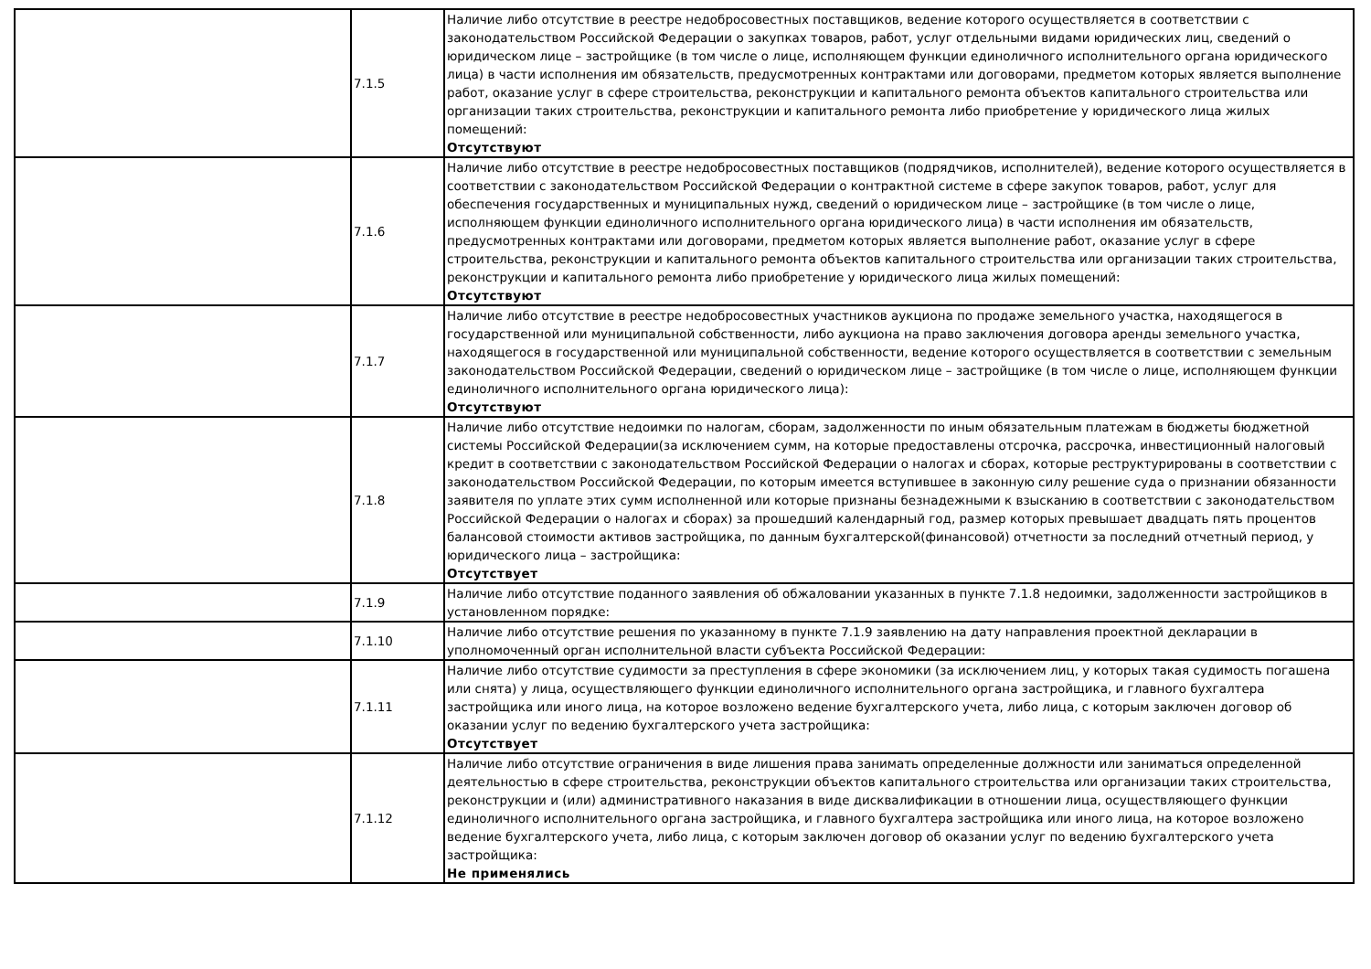| | 7.1.5 | Наличие либо отсутствие в реестре недобросовестных поставщиков, ведение которого осуществляется в соответствии с законодательством Российской Федерации о закупках товаров, работ, услуг отдельными видами юридических лиц, сведений о юридическом лице – застройщике (в том числе о лице, исполняющем функции единоличного исполнительного органа юридического лица) в части исполнения им обязательств, предусмотренных контрактами или договорами, предметом которых является выполнение работ, оказание услуг в сфере строительства, реконструкции и капитального ремонта объектов капитального строительства или организации таких строительства, реконструкции и капитального ремонта либо приобретение у юридического лица жилых помещений: Отсутствуют |
| | 7.1.6 | Наличие либо отсутствие в реестре недобросовестных поставщиков (подрядчиков, исполнителей), ведение которого осуществляется в соответствии с законодательством Российской Федерации о контрактной системе в сфере закупок товаров, работ, услуг для обеспечения государственных и муниципальных нужд, сведений о юридическом лице – застройщике (в том числе о лице, исполняющем функции единоличного исполнительного органа юридического лица) в части исполнения им обязательств, предусмотренных контрактами или договорами, предметом которых является выполнение работ, оказание услуг в сфере строительства, реконструкции и капитального ремонта объектов капитального строительства или организации таких строительства, реконструкции и капитального ремонта либо приобретение у юридического лица жилых помещений: Отсутствуют |
| | 7.1.7 | Наличие либо отсутствие в реестре недобросовестных участников аукциона по продаже земельного участка, находящегося в государственной или муниципальной собственности, либо аукциона на право заключения договора аренды земельного участка, находящегося в государственной или муниципальной собственности, ведение которого осуществляется в соответствии с земельным законодательством Российской Федерации, сведений о юридическом лице – застройщике (в том числе о лице, исполняющем функции единоличного исполнительного органа юридического лица): Отсутствуют |
| | 7.1.8 | Наличие либо отсутствие недоимки по налогам, сборам, задолженности по иным обязательным платежам в бюджеты бюджетной системы Российской Федерации(за исключением сумм, на которые предоставлены отсрочка, рассрочка, инвестиционный налоговый кредит в соответствии с законодательством Российской Федерации о налогах и сборах, которые реструктурированы в соответствии с законодательством Российской Федерации, по которым имеется вступившее в законную силу решение суда о признании обязанности заявителя по уплате этих сумм исполненной или которые признаны безнадежными к взысканию в соответствии с законодательством Российской Федерации о налогах и сборах) за прошедший календарный год, размер которых превышает двадцать пять процентов балансовой стоимости активов застройщика, по данным бухгалтерской(финансовой) отчетности за последний отчетный период, у юридического лица – застройщика: Отсутствует |
| | 7.1.9 | Наличие либо отсутствие поданного заявления об обжаловании указанных в пункте 7.1.8 недоимки, задолженности застройщиков в установленном порядке: |
| | 7.1.10 | Наличие либо отсутствие решения по указанному в пункте 7.1.9 заявлению на дату направления проектной декларации в уполномоченный орган исполнительной власти субъекта Российской Федерации: |
| | 7.1.11 | Наличие либо отсутствие судимости за преступления в сфере экономики (за исключением лиц, у которых такая судимость погашена или снята) у лица, осуществляющего функции единоличного исполнительного органа застройщика, и главного бухгалтера застройщика или иного лица, на которое возложено ведение бухгалтерского учета, либо лица, с которым заключен договор об оказании услуг по ведению бухгалтерского учета застройщика: Отсутствует |
| | 7.1.12 | Наличие либо отсутствие ограничения в виде лишения права занимать определенные должности или заниматься определенной деятельностью в сфере строительства, реконструкции объектов капитального строительства или организации таких строительства, реконструкции и (или) административного наказания в виде дисквалификации в отношении лица, осуществляющего функции единоличного исполнительного органа застройщика, и главного бухгалтера застройщика или иного лица, на которое возложено ведение бухгалтерского учета, либо лица, с которым заключен договор об оказании услуг по ведению бухгалтерского учета застройщика: Не применялись |